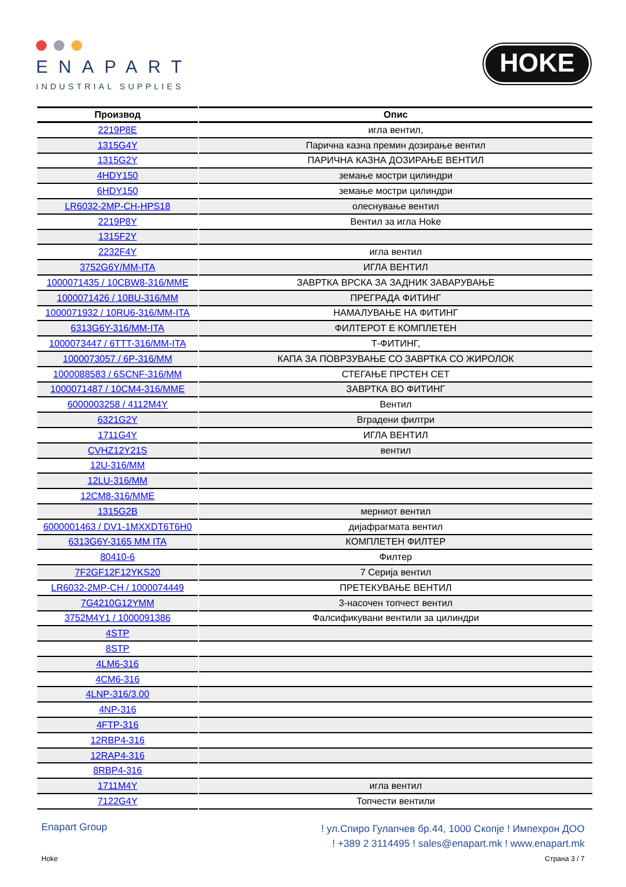ENAPART
INDUSTRIAL SUPPLIES
HOKE
| Производ | Опис |
| --- | --- |
| 2219P8E | игла вентил, |
| 1315G4Y | Парична казна премин дозирање вентил |
| 1315G2Y | ПАРИЧНА КАЗНА ДОЗИРАЊЕ ВЕНТИЛ |
| 4HDY150 | земање мостри цилиндри |
| 6HDY150 | земање мостри цилиндри |
| LR6032-2MP-CH-HPS18 | олеснување вентил |
| 2219P8Y | Вентил за игла Hoke |
| 1315F2Y | |
| 2232F4Y | игла вентил |
| 3752G6Y/MM-ITA | ИГЛА ВЕНТИЛ |
| 1000071435 / 10CBW8-316/MME | ЗАВРТКА ВРСКА ЗА ЗАДНИК ЗАВАРУВАЊЕ |
| 1000071426 / 10BU-316/MM | ПРЕГРАДА ФИТИНГ |
| 1000071932 / 10RU6-316/MM-ITA | НАМАЛУВАЊЕ НА ФИТИНГ |
| 6313G6Y-316/MM-ITA | ФИЛТЕРОТ Е КОМПЛЕТЕН |
| 1000073447 / 6TTT-316/MM-ITA | Т-ФИТИНГ, |
| 1000073057 / 6P-316/MM | КАПА ЗА ПОВРЗУВАЊЕ СО ЗАВРТКА СО ЖИРОЛОК |
| 1000088583 / 6SCNF-316/MM | СТЕГАЊЕ ПРСТЕН СЕТ |
| 1000071487 / 10CM4-316/MME | ЗАВРТКА ВО ФИТИНГ |
| 6000003258 / 4112M4Y | Вентил |
| 6321G2Y | Вградени филтри |
| 1711G4Y | ИГЛА ВЕНТИЛ |
| CVHZ12Y21S | вентил |
| 12U-316/MM | |
| 12LU-316/MM | |
| 12CM8-316/MME | |
| 1315G2B | мерниот вентил |
| 6000001463 / DV1-1MXXDT6T6H0 | дијафрагмата вентил |
| 6313G6Y-3165 MM ITA | КОМПЛЕТЕН ФИЛТЕР |
| 80410-6 | Филтер |
| 7F2GF12F12YKS20 | 7 Серија вентил |
| LR6032-2MP-CH / 1000074449 | ПРЕТЕКУВАЊЕ ВЕНТИЛ |
| 7G4210G12YMM | 3-насочен топчест вентил |
| 3752M4Y1 / 1000091386 | Фалсификувани вентили за цилиндри |
| 4STP | |
| 8STP | |
| 4LM6-316 | |
| 4CM6-316 | |
| 4LNP-316/3.00 | |
| 4NP-316 | |
| 4FTP-316 | |
| 12RBP4-316 | |
| 12RAP4-316 | |
| 8RBP4-316 | |
| 1711M4Y | игла вентил |
| 7122G4Y | Топчести вентили |
Enapart Group
! ул.Спиро Гулапчев бр.44, 1000 Скопје ! Импехрон ДОО
! +389 2 3114495 ! sales@enapart.mk ! www.enapart.mk
Hoke Страна 3 / 7